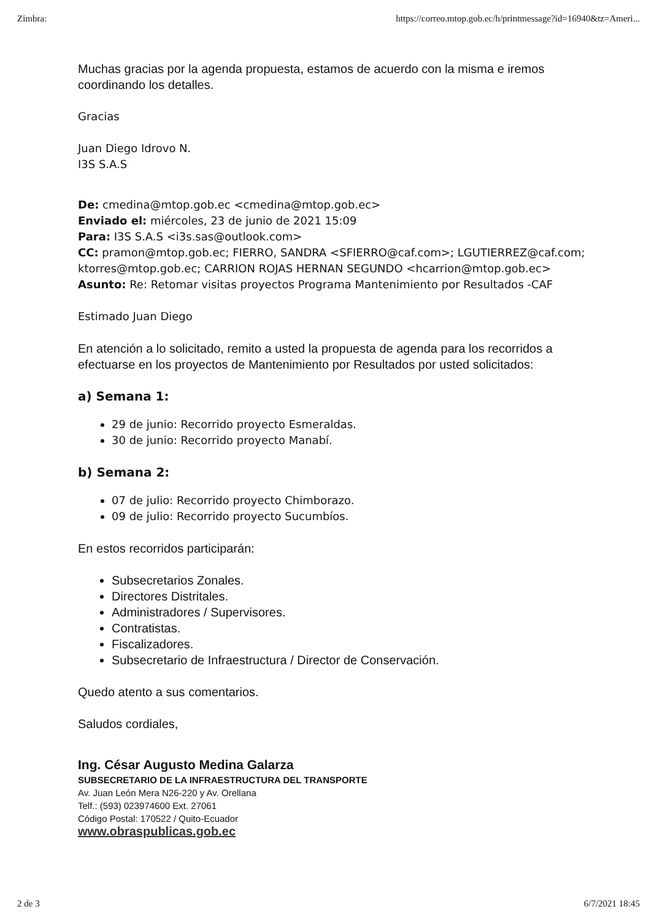Zimbra: https://correo.mtop.gob.ec/h/printmessage?id=16940&tz=Ameri...
Muchas gracias por la agenda propuesta, estamos de acuerdo con la misma e iremos coordinando los detalles.
Gracias
Juan Diego Idrovo N.
I3S S.A.S
De: cmedina@mtop.gob.ec <cmedina@mtop.gob.ec>
Enviado el: miércoles, 23 de junio de 2021 15:09
Para: I3S S.A.S <i3s.sas@outlook.com>
CC: pramon@mtop.gob.ec; FIERRO, SANDRA <SFIERRO@caf.com>; LGUTIERREZ@caf.com; ktorres@mtop.gob.ec; CARRION ROJAS HERNAN SEGUNDO <hcarrion@mtop.gob.ec>
Asunto: Re: Retomar visitas proyectos Programa Mantenimiento por Resultados -CAF
Estimado Juan Diego
En atención a lo solicitado, remito a usted la propuesta de agenda para los recorridos a efectuarse en los proyectos de Mantenimiento por Resultados por usted solicitados:
a) Semana 1:
29 de junio: Recorrido proyecto Esmeraldas.
30 de junio: Recorrido proyecto Manabí.
b) Semana 2:
07 de julio: Recorrido proyecto Chimborazo.
09 de julio: Recorrido proyecto Sucumbíos.
En estos recorridos participarán:
Subsecretarios Zonales.
Directores Distritales.
Administradores / Supervisores.
Contratistas.
Fiscalizadores.
Subsecretario de Infraestructura / Director de Conservación.
Quedo atento a sus comentarios.
Saludos cordiales,
Ing. César Augusto Medina Galarza
SUBSECRETARIO DE LA INFRAESTRUCTURA DEL TRANSPORTE
Av. Juan León Mera N26-220 y Av. Orellana
Telf.: (593) 023974600 Ext. 27061
Código Postal: 170522 / Quito-Ecuador
www.obraspublicas.gob.ec
2 de 3 6/7/2021 18:45